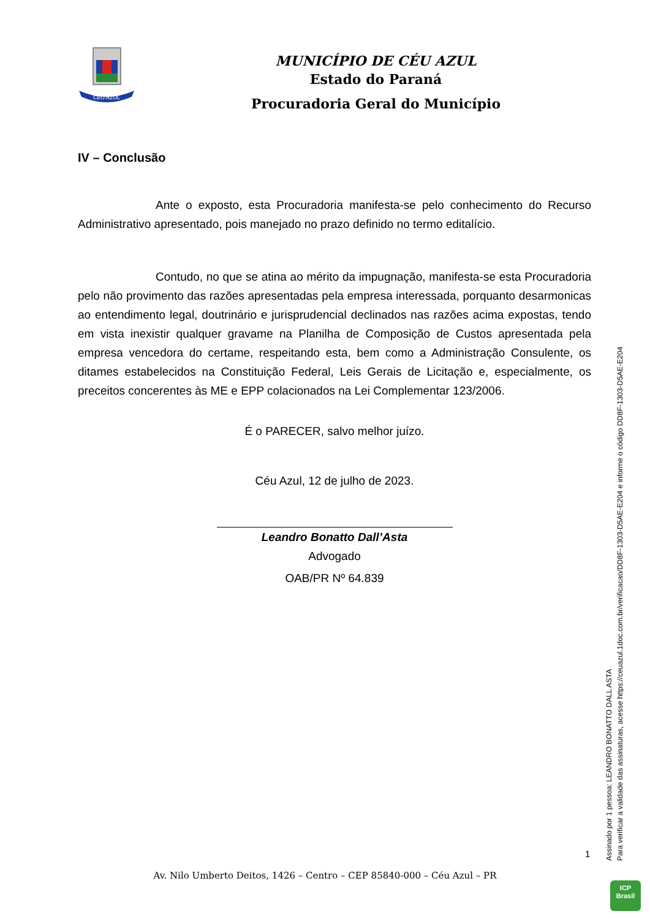CÉU AZUL
MUNICÍPIO DE CÉU AZUL
Estado do Paraná
Procuradoria Geral do Município
IV – Conclusão
Ante o exposto, esta Procuradoria manifesta-se pelo conhecimento do Recurso Administrativo apresentado, pois manejado no prazo definido no termo editalício.
Contudo, no que se atina ao mérito da impugnação, manifesta-se esta Procuradoria pelo não provimento das razões apresentadas pela empresa interessada, porquanto desarmonicas ao entendimento legal, doutrinário e jurisprudencial declinados nas razões acima expostas, tendo em vista inexistir qualquer gravame na Planilha de Composição de Custos apresentada pela empresa vencedora do certame, respeitando esta, bem como a Administração Consulente, os ditames estabelecidos na Constituição Federal, Leis Gerais de Licitação e, especialmente, os preceitos concerentes às ME e EPP colacionados na Lei Complementar 123/2006.
É o PARECER, salvo melhor juízo.
Céu Azul, 12 de julho de 2023.
Leandro Bonatto Dall’Asta
Advogado
OAB/PR Nº 64.839
1
Av. Nilo Umberto Deitos, 1426 – Centro – CEP 85840-000 – Céu Azul – PR
Assinado por 1 pessoa: LEANDRO BONATTO DALL ASTA
Para verificar a validade das assinaturas, acesse https://ceuazul.1doc.com.br/verificacao/DD8F-1303-D5AE-E204 e informe o código DD8F-1303-D5AE-E204
ICP
Brasil